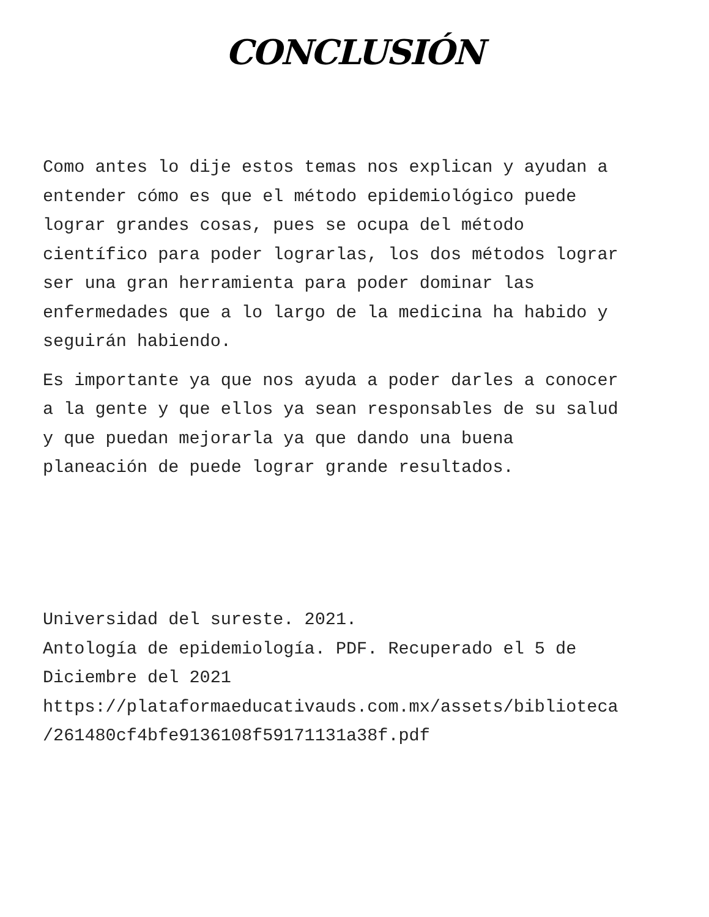CONCLUSIÓN
Como antes lo dije estos temas nos explican y ayudan a
entender cómo es que el método epidemiológico puede
lograr grandes cosas, pues se ocupa del método
científico para poder lograrlas, los dos métodos lograr
ser una gran herramienta para poder dominar las
enfermedades que a lo largo de la medicina ha habido y
seguirán habiendo.
Es importante ya que nos ayuda a poder darles a conocer
a la gente y que ellos ya sean responsables de su salud
y que puedan mejorarla ya que dando una buena
planeación de puede lograr grande resultados.
Universidad del sureste. 2021.
Antología de epidemiología. PDF. Recuperado el 5 de
Diciembre del 2021
https://plataformaeducativauds.com.mx/assets/biblioteca
/261480cf4bfe9136108f59171131a38f.pdf